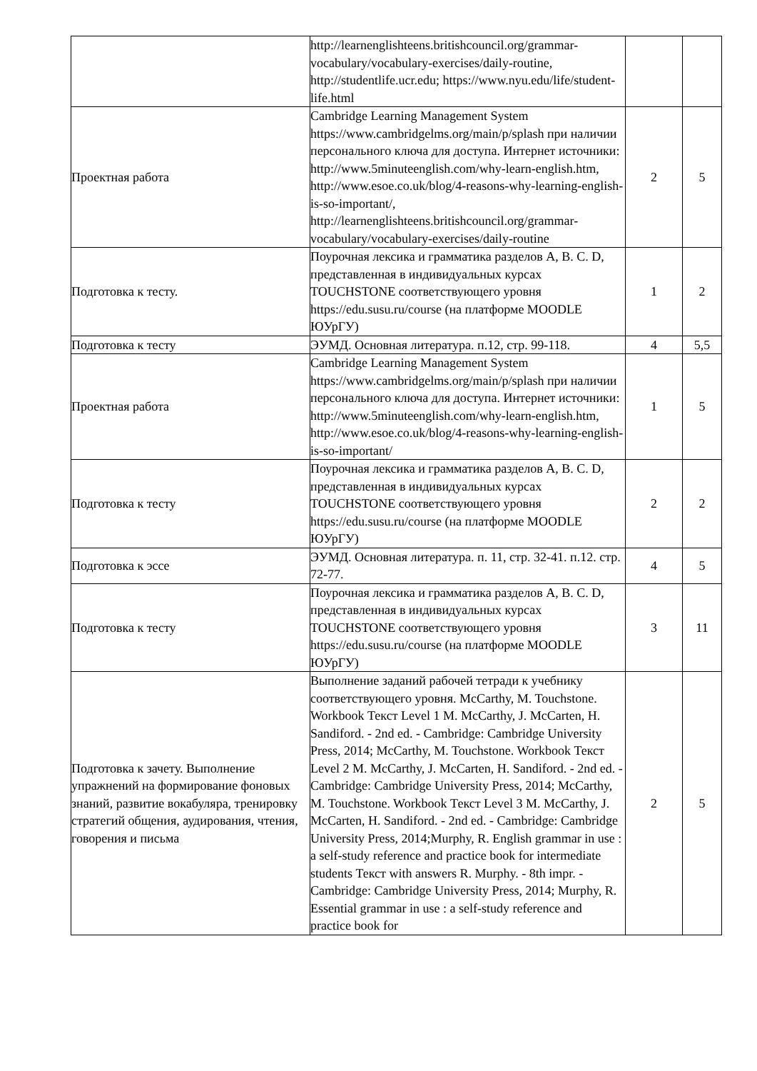| | http://learnenglishteens.britishcouncil.org/grammar-vocabulary/vocabulary-exercises/daily-routine, http://studentlife.ucr.edu; https://www.nyu.edu/life/student-life.html | | |
| Проектная работа | Cambridge Learning Management System https://www.cambridgelms.org/main/p/splash при наличии персонального ключа для доступа. Интернет источники: http://www.5minuteenglish.com/why-learn-english.htm, http://www.esoe.co.uk/blog/4-reasons-why-learning-english-is-so-important/, http://learnenglishteens.britishcouncil.org/grammar-vocabulary/vocabulary-exercises/daily-routine | 2 | 5 |
| Подготовка к тесту. | Поурочная лексика и грамматика разделов A, B. C. D, представленная в индивидуальных курсах TOUCHSTONE соответствующего уровня https://edu.susu.ru/course (на платформе MOODLE ЮУрГУ) | 1 | 2 |
| Подготовка к тесту | ЭУМД. Основная литература. п.12, стр. 99-118. | 4 | 5,5 |
| Проектная работа | Cambridge Learning Management System https://www.cambridgelms.org/main/p/splash при наличии персонального ключа для доступа. Интернет источники: http://www.5minuteenglish.com/why-learn-english.htm, http://www.esoe.co.uk/blog/4-reasons-why-learning-english-is-so-important/ | 1 | 5 |
| Подготовка к тесту | Поурочная лексика и грамматика разделов A, B. C. D, представленная в индивидуальных курсах TOUCHSTONE соответствующего уровня https://edu.susu.ru/course (на платформе MOODLE ЮУрГУ) | 2 | 2 |
| Подготовка к эссе | ЭУМД. Основная литература. п. 11, стр. 32-41. п.12. стр. 72-77. | 4 | 5 |
| Подготовка к тесту | Поурочная лексика и грамматика разделов A, B. C. D, представленная в индивидуальных курсах TOUCHSTONE соответствующего уровня https://edu.susu.ru/course (на платформе MOODLE ЮУрГУ) | 3 | 11 |
| Подготовка к зачету. Выполнение упражнений на формирование фоновых знаний, развитие вокабуляра, тренировку стратегий общения, аудирования, чтения, говорения и письма | Выполнение заданий рабочей тетради к учебнику соответствующего уровня. McCarthy, M. Touchstone. Workbook Текст Level 1 M. McCarthy, J. McCarten, H. Sandiford. - 2nd ed. - Cambridge: Cambridge University Press, 2014; McCarthy, M. Touchstone. Workbook Текст Level 2 M. McCarthy, J. McCarten, H. Sandiford. - 2nd ed. - Cambridge: Cambridge University Press, 2014; McCarthy, M. Touchstone. Workbook Текст Level 3 M. McCarthy, J. McCarten, H. Sandiford. - 2nd ed. - Cambridge: Cambridge University Press, 2014;Murphy, R. English grammar in use : a self-study reference and practice book for intermediate students Текст with answers R. Murphy. - 8th impr. - Cambridge: Cambridge University Press, 2014; Murphy, R. Essential grammar in use : a self-study reference and practice book for | 2 | 5 |